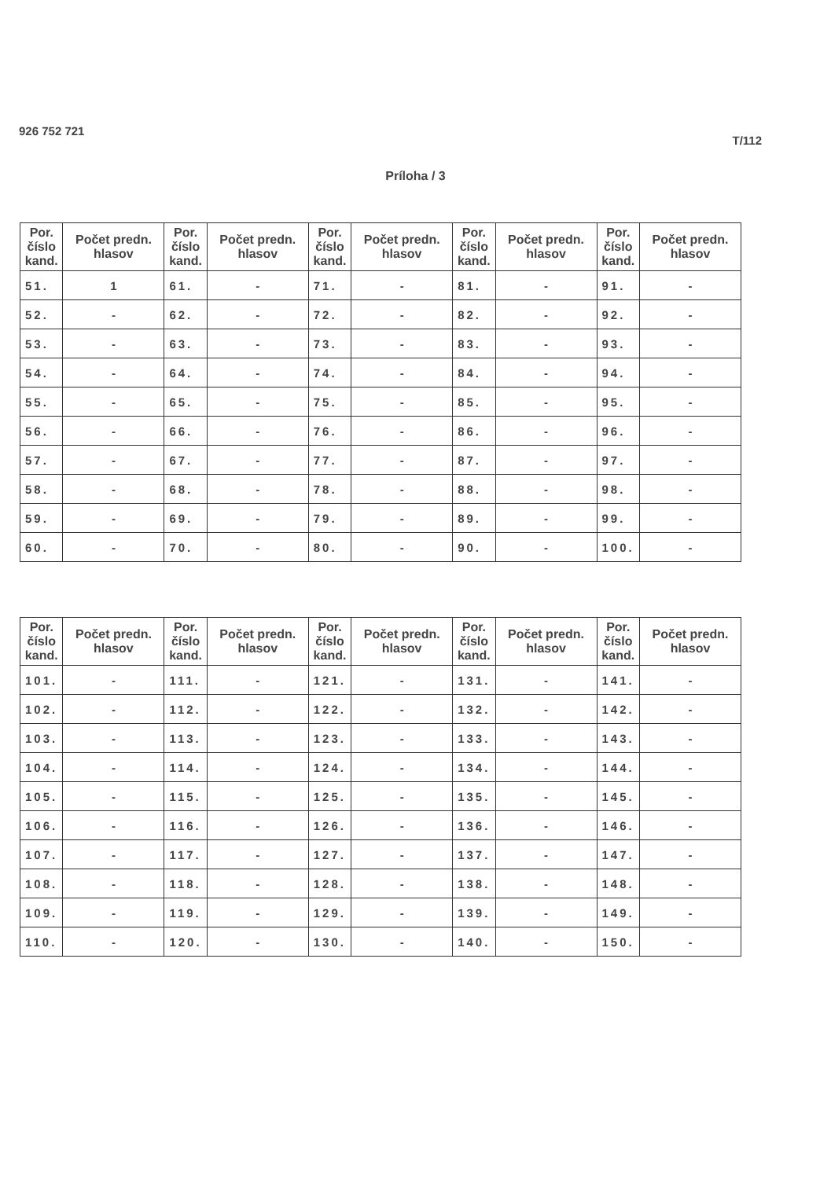926 752 721
T/112
Príloha / 3
| Por. číslo kand. | Počet predn. hlasov | Por. číslo kand. | Počet predn. hlasov | Por. číslo kand. | Počet predn. hlasov | Por. číslo kand. | Počet predn. hlasov | Por. číslo kand. | Počet predn. hlasov |
| --- | --- | --- | --- | --- | --- | --- | --- | --- | --- |
| 51. | 1 | 61. | - | 71. | - | 81. | - | 91. | - |
| 52. | - | 62. | - | 72. | - | 82. | - | 92. | - |
| 53. | - | 63. | - | 73. | - | 83. | - | 93. | - |
| 54. | - | 64. | - | 74. | - | 84. | - | 94. | - |
| 55. | - | 65. | - | 75. | - | 85. | - | 95. | - |
| 56. | - | 66. | - | 76. | - | 86. | - | 96. | - |
| 57. | - | 67. | - | 77. | - | 87. | - | 97. | - |
| 58. | - | 68. | - | 78. | - | 88. | - | 98. | - |
| 59. | - | 69. | - | 79. | - | 89. | - | 99. | - |
| 60. | - | 70. | - | 80. | - | 90. | - | 100. | - |
| Por. číslo kand. | Počet predn. hlasov | Por. číslo kand. | Počet predn. hlasov | Por. číslo kand. | Počet predn. hlasov | Por. číslo kand. | Počet predn. hlasov | Por. číslo kand. | Počet predn. hlasov |
| --- | --- | --- | --- | --- | --- | --- | --- | --- | --- |
| 101. | - | 111. | - | 121. | - | 131. | - | 141. | - |
| 102. | - | 112. | - | 122. | - | 132. | - | 142. | - |
| 103. | - | 113. | - | 123. | - | 133. | - | 143. | - |
| 104. | - | 114. | - | 124. | - | 134. | - | 144. | - |
| 105. | - | 115. | - | 125. | - | 135. | - | 145. | - |
| 106. | - | 116. | - | 126. | - | 136. | - | 146. | - |
| 107. | - | 117. | - | 127. | - | 137. | - | 147. | - |
| 108. | - | 118. | - | 128. | - | 138. | - | 148. | - |
| 109. | - | 119. | - | 129. | - | 139. | - | 149. | - |
| 110. | - | 120. | - | 130. | - | 140. | - | 150. | - |